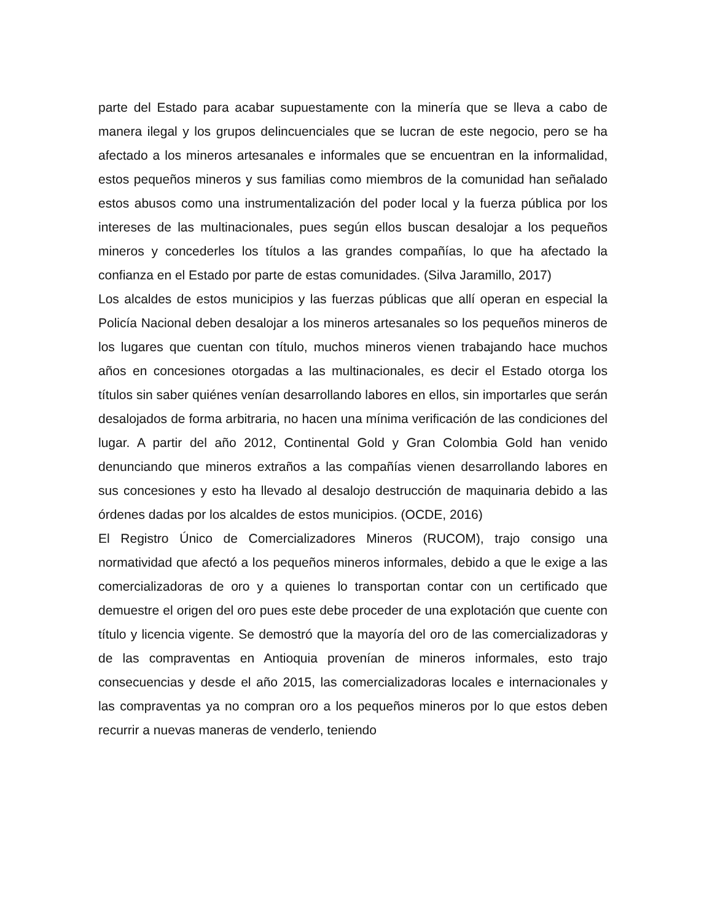parte del Estado para acabar supuestamente con la minería que se lleva a cabo de manera ilegal y los grupos delincuenciales que se lucran de este negocio, pero se ha afectado a los mineros artesanales e informales que se encuentran en la informalidad, estos pequeños mineros y sus familias como miembros de la comunidad han señalado estos abusos como una instrumentalización del poder local y la fuerza pública por los intereses de las multinacionales, pues según ellos buscan desalojar a los pequeños mineros y concederles los títulos a las grandes compañías, lo que ha afectado la confianza en el Estado por parte de estas comunidades. (Silva Jaramillo, 2017)
Los alcaldes de estos municipios y las fuerzas públicas que allí operan en especial la Policía Nacional deben desalojar a los mineros artesanales so los pequeños mineros de los lugares que cuentan con título, muchos mineros vienen trabajando hace muchos años en concesiones otorgadas a las multinacionales, es decir el Estado otorga los títulos sin saber quiénes venían desarrollando labores en ellos, sin importarles que serán desalojados de forma arbitraria, no hacen una mínima verificación de las condiciones del lugar. A partir del año 2012, Continental Gold y Gran Colombia Gold han venido denunciando que mineros extraños a las compañías vienen desarrollando labores en sus concesiones y esto ha llevado al desalojo destrucción de maquinaria debido a las órdenes dadas por los alcaldes de estos municipios. (OCDE, 2016)
El Registro Único de Comercializadores Mineros (RUCOM), trajo consigo una normatividad que afectó a los pequeños mineros informales, debido a que le exige a las comercializadoras de oro y a quienes lo transportan contar con un certificado que demuestre el origen del oro pues este debe proceder de una explotación que cuente con título y licencia vigente. Se demostró que la mayoría del oro de las comercializadoras y de las compraventas en Antioquia provenían de mineros informales, esto trajo consecuencias y desde el año 2015, las comercializadoras locales e internacionales y las compraventas ya no compran oro a los pequeños mineros por lo que estos deben recurrir a nuevas maneras de venderlo, teniendo